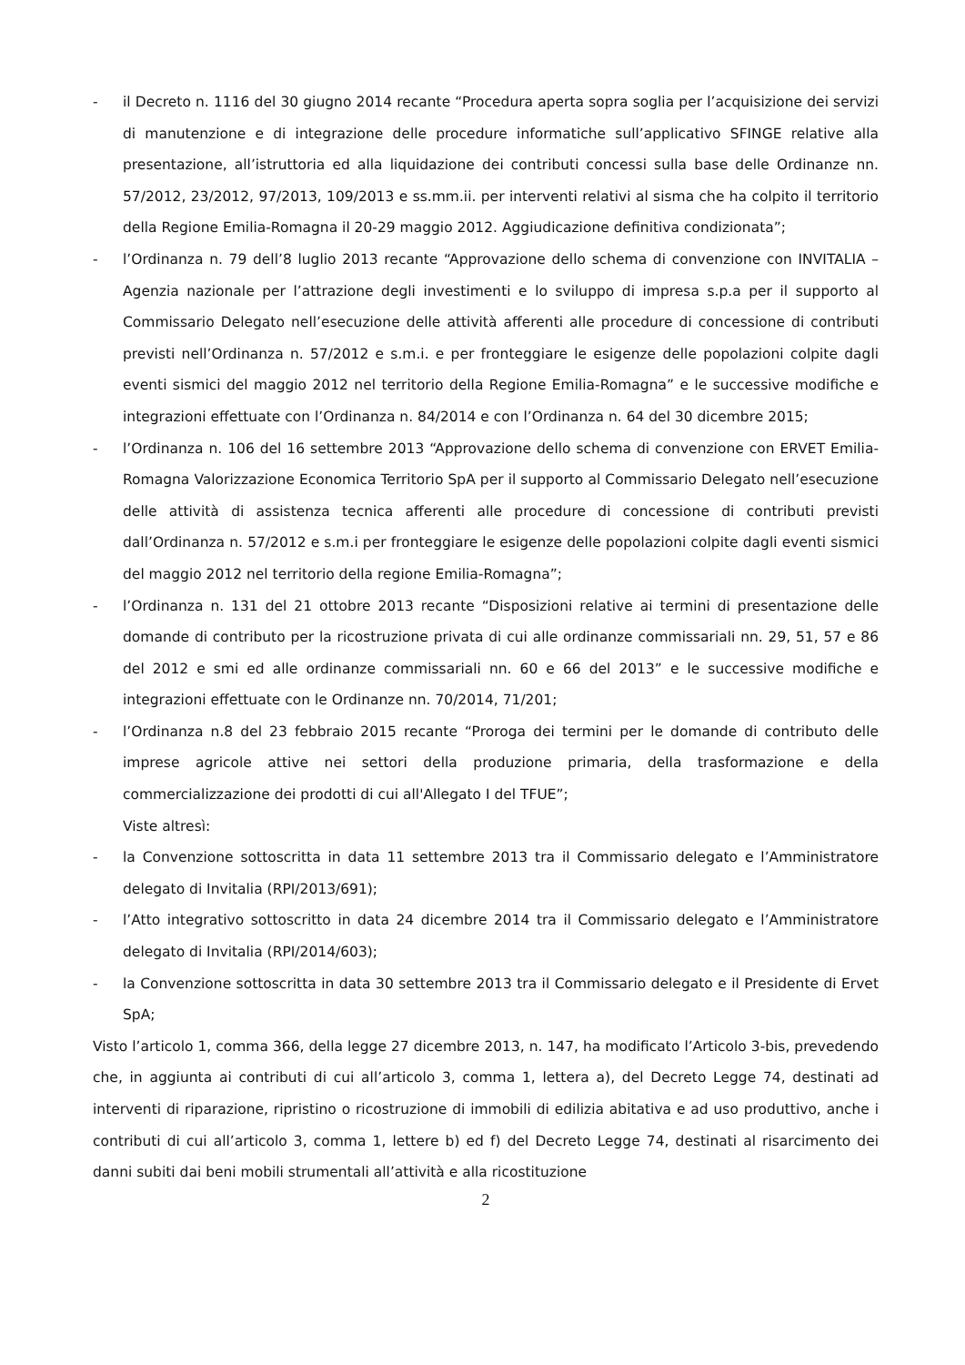- il Decreto n. 1116 del 30 giugno 2014 recante “Procedura aperta sopra soglia per l’acquisizione dei servizi di manutenzione e di integrazione delle procedure informatiche sull’applicativo SFINGE relative alla presentazione, all’istruttoria ed alla liquidazione dei contributi concessi sulla base delle Ordinanze nn. 57/2012, 23/2012, 97/2013, 109/2013 e ss.mm.ii. per interventi relativi al sisma che ha colpito il territorio della Regione Emilia-Romagna il 20-29 maggio 2012. Aggiudicazione definitiva condizionata”;
- l’Ordinanza n. 79 dell’8 luglio 2013 recante “Approvazione dello schema di convenzione con INVITALIA – Agenzia nazionale per l’attrazione degli investimenti e lo sviluppo di impresa s.p.a per il supporto al Commissario Delegato nell’esecuzione delle attività afferenti alle procedure di concessione di contributi previsti nell’Ordinanza n. 57/2012 e s.m.i. e per fronteggiare le esigenze delle popolazioni colpite dagli eventi sismici del maggio 2012 nel territorio della Regione Emilia-Romagna” e le successive modifiche e integrazioni effettuate con l’Ordinanza n. 84/2014 e con l’Ordinanza n. 64 del 30 dicembre 2015;
- l’Ordinanza n. 106 del 16 settembre 2013 “Approvazione dello schema di convenzione con ERVET Emilia-Romagna Valorizzazione Economica Territorio SpA per il supporto al Commissario Delegato nell’esecuzione delle attività di assistenza tecnica afferenti alle procedure di concessione di contributi previsti dall’Ordinanza n. 57/2012 e s.m.i per fronteggiare le esigenze delle popolazioni colpite dagli eventi sismici del maggio 2012 nel territorio della regione Emilia-Romagna”;
- l’Ordinanza n. 131 del 21 ottobre 2013 recante “Disposizioni relative ai termini di presentazione delle domande di contributo per la ricostruzione privata di cui alle ordinanze commissariali nn. 29, 51, 57 e 86 del 2012 e smi ed alle ordinanze commissariali nn. 60 e 66 del 2013” e le successive modifiche e integrazioni effettuate con le Ordinanze nn. 70/2014, 71/201;
- l’Ordinanza n.8 del 23 febbraio 2015 recante “Proroga dei termini per le domande di contributo delle imprese agricole attive nei settori della produzione primaria, della trasformazione e della commercializzazione dei prodotti di cui all'Allegato I del TFUE”;
Viste altresì:
- la Convenzione sottoscritta in data 11 settembre 2013 tra il Commissario delegato e l’Amministratore delegato di Invitalia (RPI/2013/691);
- l’Atto integrativo sottoscritto in data 24 dicembre 2014 tra il Commissario delegato e l’Amministratore delegato di Invitalia (RPI/2014/603);
- la Convenzione sottoscritta in data 30 settembre 2013 tra il Commissario delegato e il Presidente di Ervet SpA;
Visto l’articolo 1, comma 366, della legge 27 dicembre 2013, n. 147, ha modificato l’Articolo 3-bis, prevedendo che, in aggiunta ai contributi di cui all’articolo 3, comma 1, lettera a), del Decreto Legge 74, destinati ad interventi di riparazione, ripristino o ricostruzione di immobili di edilizia abitativa e ad uso produttivo, anche i contributi di cui all’articolo 3, comma 1, lettere b) ed f) del Decreto Legge 74, destinati al risarcimento dei danni subiti dai beni mobili strumentali all’attività e alla ricostituzione
2